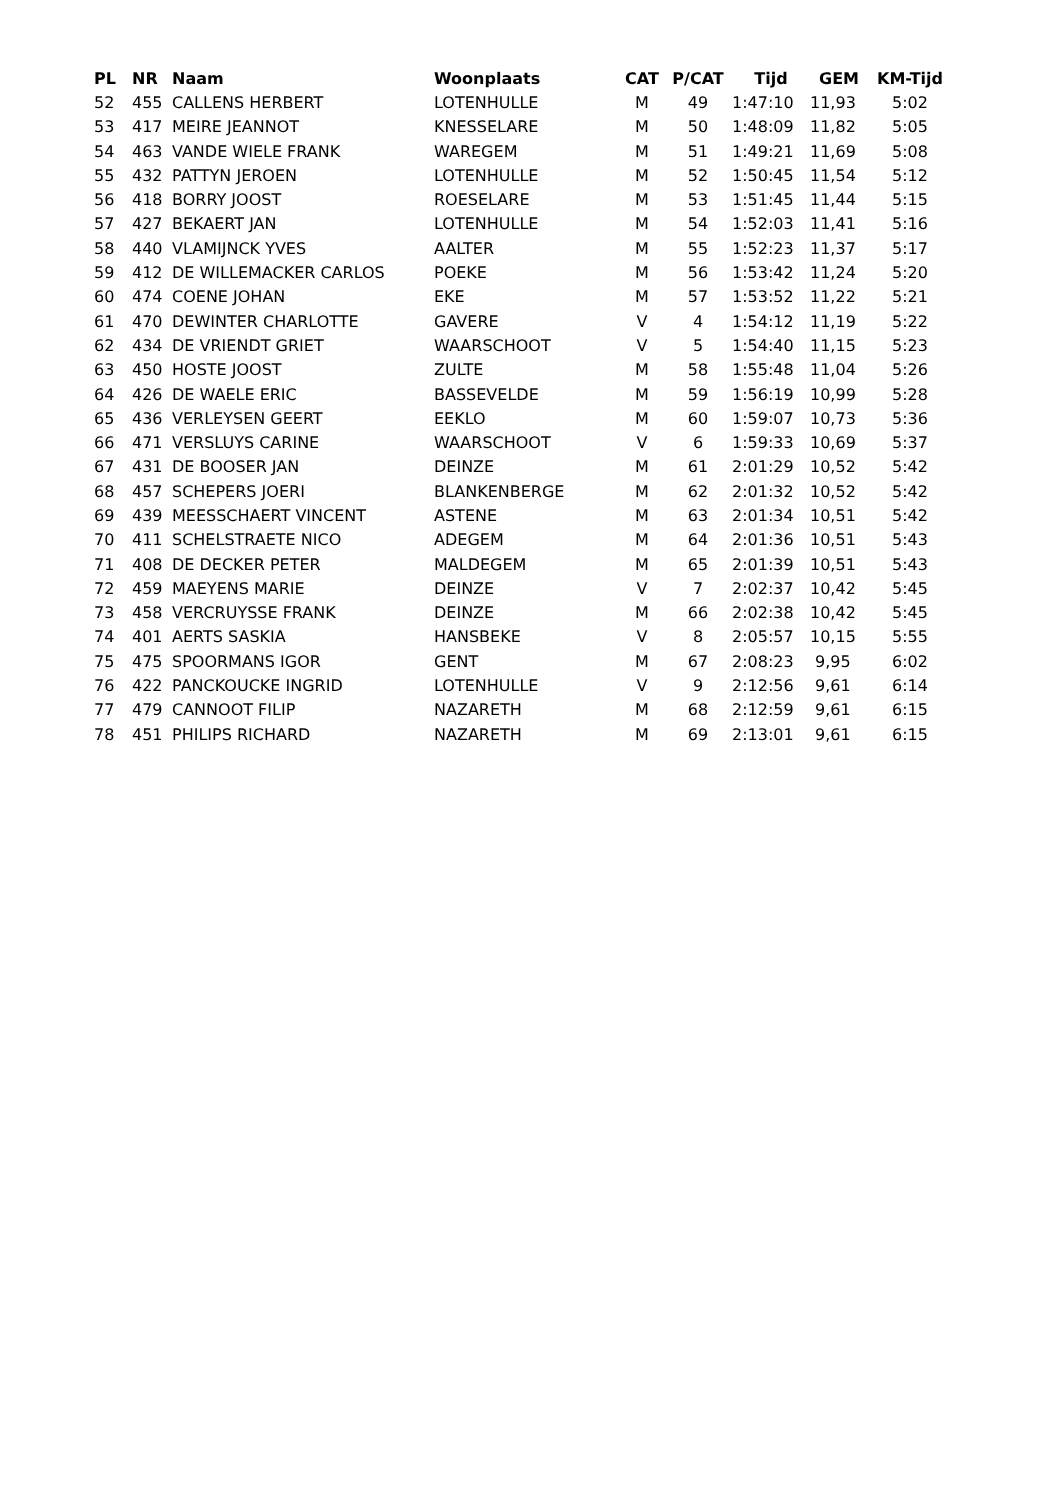| PL | NR | Naam | Woonplaats | CAT | P/CAT | Tijd | GEM | KM-Tijd |
| --- | --- | --- | --- | --- | --- | --- | --- | --- |
| 52 | 455 | CALLENS HERBERT | LOTENHULLE | M | 49 | 1:47:10 | 11,93 | 5:02 |
| 53 | 417 | MEIRE JEANNOT | KNESSELARE | M | 50 | 1:48:09 | 11,82 | 5:05 |
| 54 | 463 | VANDE WIELE FRANK | WAREGEM | M | 51 | 1:49:21 | 11,69 | 5:08 |
| 55 | 432 | PATTYN JEROEN | LOTENHULLE | M | 52 | 1:50:45 | 11,54 | 5:12 |
| 56 | 418 | BORRY JOOST | ROESELARE | M | 53 | 1:51:45 | 11,44 | 5:15 |
| 57 | 427 | BEKAERT JAN | LOTENHULLE | M | 54 | 1:52:03 | 11,41 | 5:16 |
| 58 | 440 | VLAMIJNCK YVES | AALTER | M | 55 | 1:52:23 | 11,37 | 5:17 |
| 59 | 412 | DE WILLEMACKER CARLOS | POEKE | M | 56 | 1:53:42 | 11,24 | 5:20 |
| 60 | 474 | COENE JOHAN | EKE | M | 57 | 1:53:52 | 11,22 | 5:21 |
| 61 | 470 | DEWINTER CHARLOTTE | GAVERE | V | 4 | 1:54:12 | 11,19 | 5:22 |
| 62 | 434 | DE VRIENDT GRIET | WAARSCHOOT | V | 5 | 1:54:40 | 11,15 | 5:23 |
| 63 | 450 | HOSTE JOOST | ZULTE | M | 58 | 1:55:48 | 11,04 | 5:26 |
| 64 | 426 | DE WAELE ERIC | BASSEVELDE | M | 59 | 1:56:19 | 10,99 | 5:28 |
| 65 | 436 | VERLEYSEN GEERT | EEKLO | M | 60 | 1:59:07 | 10,73 | 5:36 |
| 66 | 471 | VERSLUYS CARINE | WAARSCHOOT | V | 6 | 1:59:33 | 10,69 | 5:37 |
| 67 | 431 | DE BOOSER JAN | DEINZE | M | 61 | 2:01:29 | 10,52 | 5:42 |
| 68 | 457 | SCHEPERS JOERI | BLANKENBERGE | M | 62 | 2:01:32 | 10,52 | 5:42 |
| 69 | 439 | MEESSCHAERT VINCENT | ASTENE | M | 63 | 2:01:34 | 10,51 | 5:42 |
| 70 | 411 | SCHELSTRAETE NICO | ADEGEM | M | 64 | 2:01:36 | 10,51 | 5:43 |
| 71 | 408 | DE DECKER PETER | MALDEGEM | M | 65 | 2:01:39 | 10,51 | 5:43 |
| 72 | 459 | MAEYENS MARIE | DEINZE | V | 7 | 2:02:37 | 10,42 | 5:45 |
| 73 | 458 | VERCRUYSSE FRANK | DEINZE | M | 66 | 2:02:38 | 10,42 | 5:45 |
| 74 | 401 | AERTS SASKIA | HANSBEKE | V | 8 | 2:05:57 | 10,15 | 5:55 |
| 75 | 475 | SPOORMANS IGOR | GENT | M | 67 | 2:08:23 | 9,95 | 6:02 |
| 76 | 422 | PANCKOUCKE INGRID | LOTENHULLE | V | 9 | 2:12:56 | 9,61 | 6:14 |
| 77 | 479 | CANNOOT FILIP | NAZARETH | M | 68 | 2:12:59 | 9,61 | 6:15 |
| 78 | 451 | PHILIPS RICHARD | NAZARETH | M | 69 | 2:13:01 | 9,61 | 6:15 |